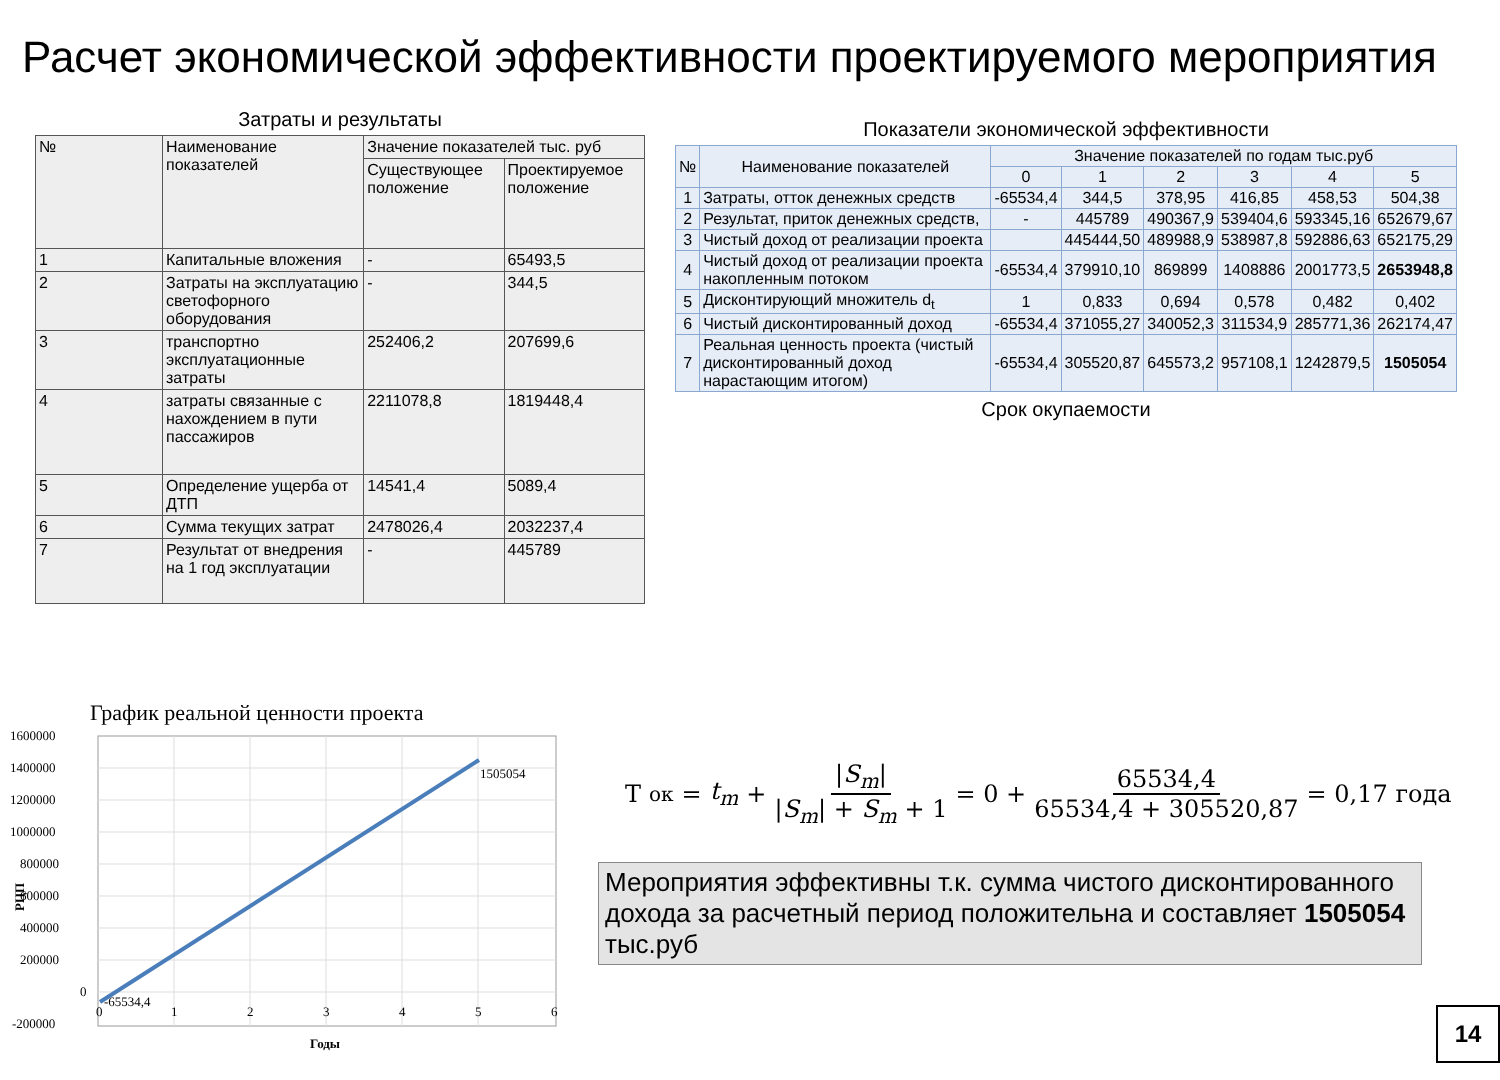Расчет экономической эффективности проектируемого мероприятия
Затраты и результаты
| № | Наименование показателей | Значение показателей тыс. руб | |
| | | Существующее положение | Проектируемое положение |
| 1 | Капитальные вложения | - | 65493,5 |
| 2 | Затраты на эксплуатацию светофорного оборудования | - | 344,5 |
| 3 | транспортно эксплуатационные затраты | 252406,2 | 207699,6 |
| 4 | затраты связанные с нахождением в пути пассажиров | 2211078,8 | 1819448,4 |
| 5 | Определение ущерба от ДТП | 14541,4 | 5089,4 |
| 6 | Сумма текущих затрат | 2478026,4 | 2032237,4 |
| 7 | Результат от внедрения на 1 год эксплуатации | - | 445789 |
Показатели экономической эффективности
| № | Наименование показателей | Значение показателей по годам тыс.руб | | | | | |
| --- | --- | --- | --- | --- | --- | --- | --- |
| | | 0 | 1 | 2 | 3 | 4 | 5 |
| 1 | Затраты, отток денежных средств | -65534,4 | 344,5 | 378,95 | 416,85 | 458,53 | 504,38 |
| 2 | Результат, приток денежных средств, | - | 445789 | 490367,9 | 539404,6 | 593345,16 | 652679,67 |
| 3 | Чистый доход от реализации проекта | | 445444,50 | 489988,9 | 538987,8 | 592886,63 | 652175,29 |
| 4 | Чистый доход от реализации проекта накопленным потоком | -65534,4 | 379910,10 | 869899 | 1408886 | 2001773,5 | 2653948,8 |
| 5 | Дисконтирующий множитель d<sub>t</sub> | 1 | 0,833 | 0,694 | 0,578 | 0,482 | 0,402 |
| 6 | Чистый дисконтированный доход | -65534,4 | 371055,27 | 340052,3 | 311534,9 | 285771,36 | 262174,47 |
| 7 | Реальная ценность проекта (чистый дисконтированный доход нарастающим итогом) | -65534,4 | 305520,87 | 645573,2 | 957108,1 | 1242879,5 | 1505054 |
Срок окупаемости
График реальной ценности проекта
1600000
1400000
1200000
1000000
800000
600000
400000
200000
0
-200000
0
1
2
3
4
5
6
1505054
-65534,4
Годы
РЦП
T<sub>ок</sub> = t<sub>m</sub> + |S<sub>m</sub>| |S<sub>m</sub>| + S<sub>m</sub> + 1 = 0 + 65534,4 65534,4 + 305520,87 = 0,17 года
Мероприятия эффективны т.к. сумма чистого дисконтированного дохода за расчетный период положительна и составляет 1505054 тыс.руб
14